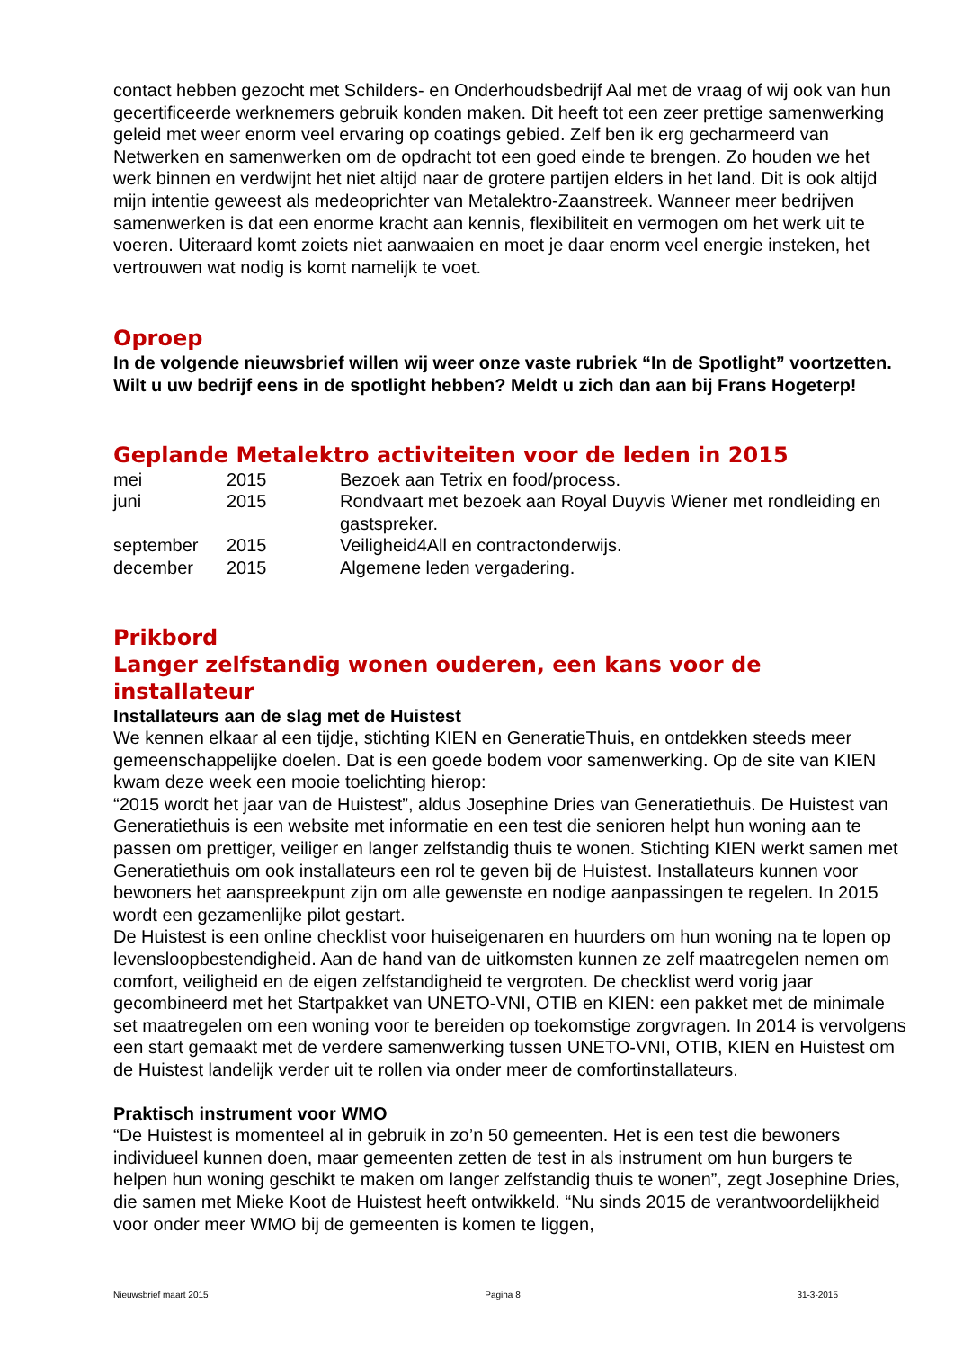contact hebben gezocht met Schilders- en Onderhoudsbedrijf Aal met de vraag of wij ook van hun gecertificeerde werknemers gebruik konden maken. Dit heeft tot een zeer prettige samenwerking geleid met weer enorm veel ervaring op coatings gebied. Zelf ben ik erg gecharmeerd van Netwerken en samenwerken om de opdracht tot een goed einde te brengen. Zo houden we het werk binnen en verdwijnt het niet altijd naar de grotere partijen elders in het land. Dit is ook altijd mijn intentie geweest als medeoprichter van Metalektro-Zaanstreek. Wanneer meer bedrijven samenwerken is dat een enorme kracht aan kennis, flexibiliteit en vermogen om het werk uit te voeren. Uiteraard komt zoiets niet aanwaaien en moet je daar enorm veel energie insteken, het vertrouwen wat nodig is komt namelijk te voet.
Oproep
In de volgende nieuwsbrief willen wij weer onze vaste rubriek “In de Spotlight” voortzetten. Wilt u uw bedrijf eens in de spotlight hebben? Meldt u zich dan aan bij Frans Hogeterp!
Geplande Metalektro activiteiten voor de leden in 2015
| mei | 2015 | Bezoek aan Tetrix en food/process. |
| juni | 2015 | Rondvaart met bezoek aan Royal Duyvis Wiener met rondleiding en gastspreker. |
| september | 2015 | Veiligheid4All en contractonderwijs. |
| december | 2015 | Algemene leden vergadering. |
Prikbord
Langer zelfstandig wonen ouderen, een kans voor de installateur
Installateurs aan de slag met de Huistest
We kennen elkaar al een tijdje, stichting KIEN en GeneratieThuis, en ontdekken steeds meer gemeenschappelijke doelen. Dat is een goede bodem voor samenwerking. Op de site van KIEN kwam deze week een mooie toelichting hierop:
“2015 wordt het jaar van de Huistest”, aldus Josephine Dries van Generatiethuis. De Huistest van Generatiethuis is een website met informatie en een test die senioren helpt hun woning aan te passen om prettiger, veiliger en langer zelfstandig thuis te wonen. Stichting KIEN werkt samen met Generatiethuis om ook installateurs een rol te geven bij de Huistest. Installateurs kunnen voor bewoners het aanspreekpunt zijn om alle gewenste en nodige aanpassingen te regelen. In 2015 wordt een gezamenlijke pilot gestart.
De Huistest is een online checklist voor huiseigenaren en huurders om hun woning na te lopen op levensloopbestendigheid. Aan de hand van de uitkomsten kunnen ze zelf maatregelen nemen om comfort, veiligheid en de eigen zelfstandigheid te vergroten. De checklist werd vorig jaar gecombineerd met het Startpakket van UNETO-VNI, OTIB en KIEN: een pakket met de minimale set maatregelen om een woning voor te bereiden op toekomstige zorgvragen. In 2014 is vervolgens een start gemaakt met de verdere samenwerking tussen UNETO-VNI, OTIB, KIEN en Huistest om de Huistest landelijk verder uit te rollen via onder meer de comfortinstallateurs.
Praktisch instrument voor WMO
“De Huistest is momenteel al in gebruik in zo’n 50 gemeenten. Het is een test die bewoners individueel kunnen doen, maar gemeenten zetten de test in als instrument om hun burgers te helpen hun woning geschikt te maken om langer zelfstandig thuis te wonen”, zegt Josephine Dries, die samen met Mieke Koot de Huistest heeft ontwikkeld. “Nu sinds 2015 de verantwoordelijkheid voor onder meer WMO bij de gemeenten is komen te liggen,
Nieuwsbrief maart 2015 Pagina 8 31-3-2015